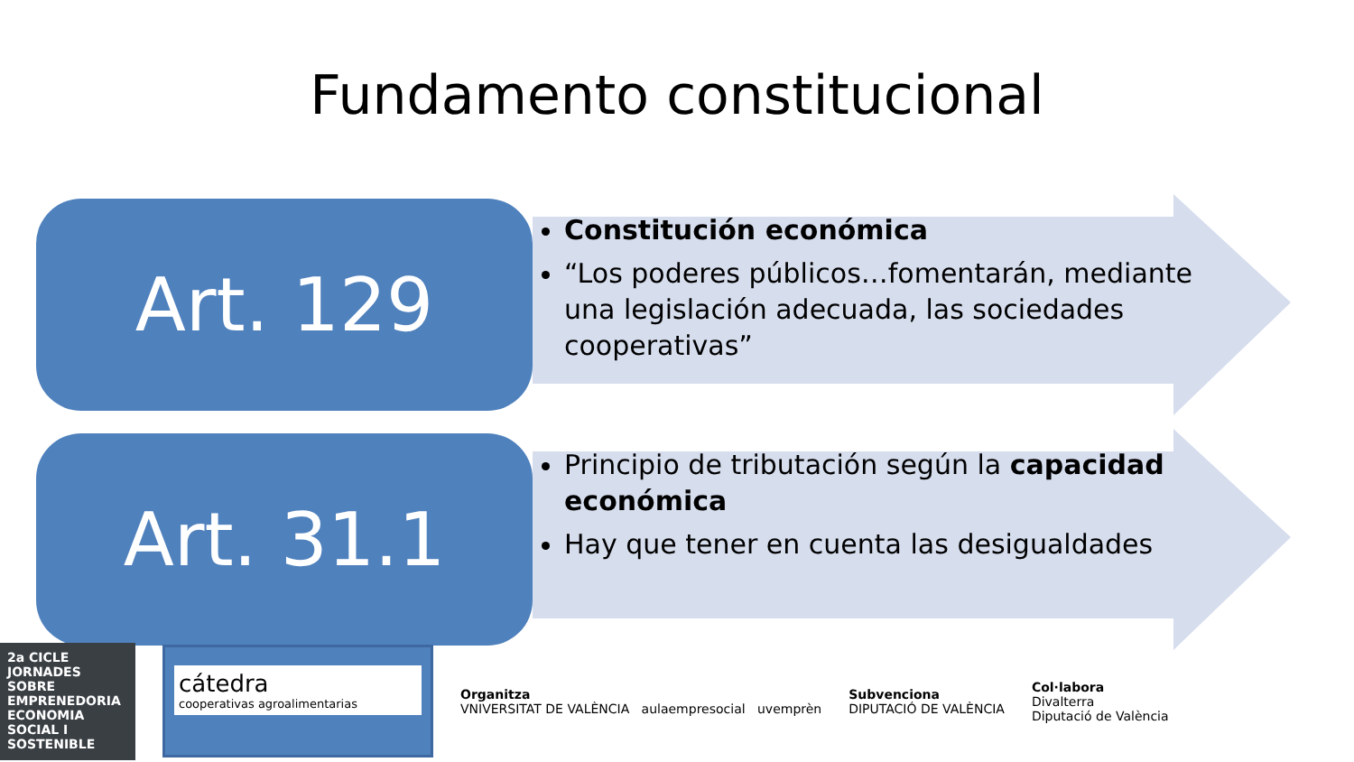Fundamento constitucional
Art. 129
Constitución económica
“Los poderes públicos…fomentarán, mediante una legislación adecuada, las sociedades cooperativas”
Art. 31.1
Principio de tributación según la capacidad económica
Hay que tener en cuenta las desigualdades
2a CICLE JORNADES SOBRE EMPRENEDORIA ECONOMIA SOCIAL I SOSTENIBLE
cátedra
cooperativas agroalimentarias
Organitza
VNIVERSITAT DE VALÈNCIA aulaempresocial uvemprèn
Subvenciona
DIPUTACIÓ DE VALÈNCIA
Col·labora
Divalterra
Diputació de València